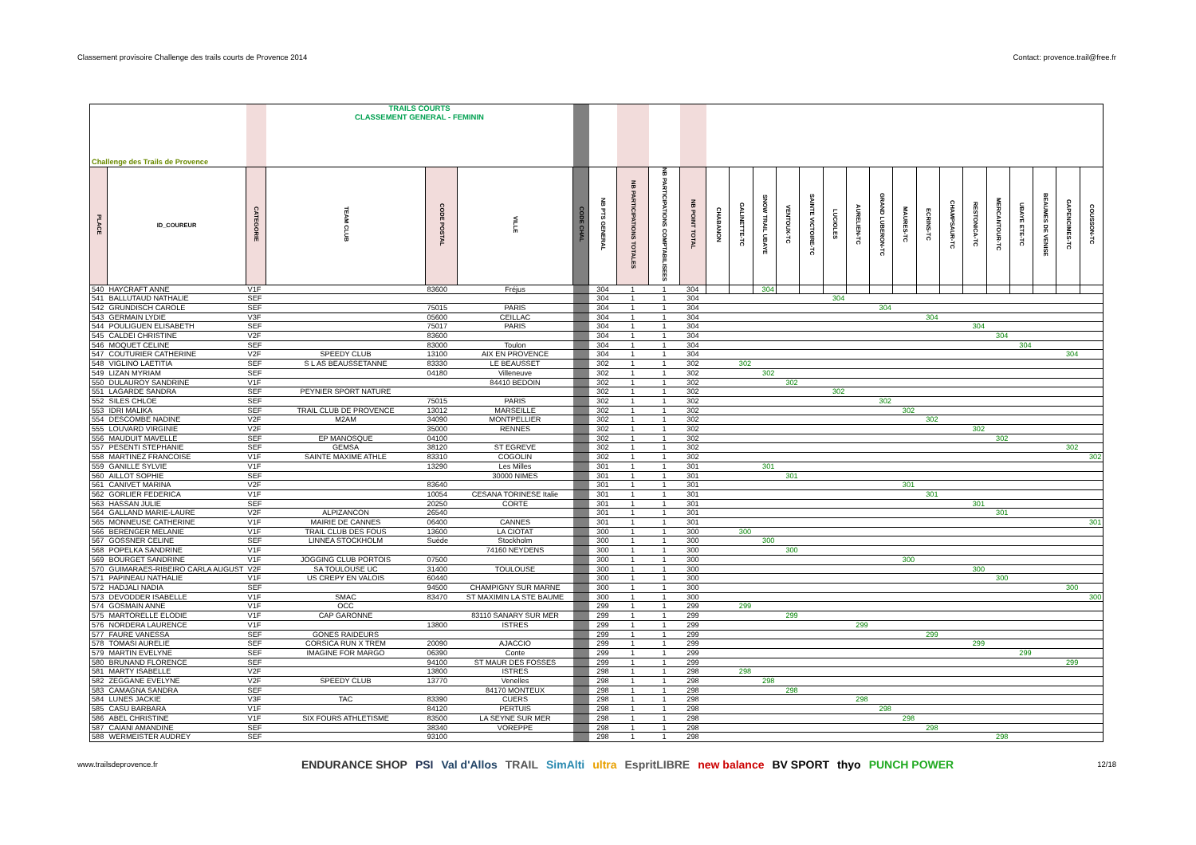Classement provisoire Challenge des trails courts de Provence 2014 Contact: provence.trail@free.fr
| Challenge des Trails de Provence | | | TRAILS COURTS CLASSEMENT GENERAL - FEMININ | | | | | | | | | | | | | | | | | | | | | | | | |
| PLACE | ID_COUREUR | CATEGORIE | TEAM CLUB | CODE POSTAL | VILLE | CODE CHAL | NB PTS GENERAL | NB PARTICIPATIONS TOTALES | NB PARTICIPATIONS COMPTABILISEES | NB POINT TOTAL | CHABANON | GALINETTE-TC | SNOW TRAIL UBAYE | VENTOUX-TC | SAINTE VICTOIRE-TC | LUCIOLES | AURELIEN-TC | GRAND LUBERON-TC | MAURES-TC | ECRINS-TC | CHAMPSAUR-TC | RESTONICA-TC | MERCANTOUR-TC | UBAYE ETE-TC | BEAUMES DE VENISE | GAPENCIMES-TC | COUSSON-TC |
| 540 | HAYCRAFT ANNE | V1F | | 83600 | Fréjus | | 304 | 1 | 1 | 304 | | | 304 | | | | | | | | | | | | | | |
| 541 | BALLUTAUD NATHALIE | SEF | | | | | 304 | 1 | 1 | 304 | | | | | | 304 | | | | | | | | | | | |
| 542 | GRUNDISCH CAROLE | SEF | | 75015 | PARIS | | 304 | 1 | 1 | 304 | | | | | | | | 304 | | | | | | | | | |
| 543 | GERMAIN LYDIE | V3F | | 05600 | CEILLAC | | 304 | 1 | 1 | 304 | | | | | | | | | | 304 | | | | | | | |
| 544 | POULIGUEN ELISABETH | SEF | | 75017 | PARIS | | 304 | 1 | 1 | 304 | | | | | | | | | | | | 304 | | | | | |
| 545 | CALDEI CHRISTINE | V2F | | 83600 | | | 304 | 1 | 1 | 304 | | | | | | | | | | | | | 304 | | | | |
| 546 | MOQUET CELINE | SEF | | 83000 | Toulon | | 304 | 1 | 1 | 304 | | | | | | | | | | | | | | 304 | | | |
| 547 | COUTURIER CATHERINE | V2F | SPEEDY CLUB | 13100 | AIX EN PROVENCE | | 304 | 1 | 1 | 304 | | | | | | | | | | | | | | | | 304 | |
| 548 | VIGLINO LAETITIA | SEF | S L AS BEAUSSETANNE | 83330 | LE BEAUSSET | | 302 | 1 | 1 | 302 | | 302 | | | | | | | | | | | | | | | |
| 549 | LIZAN MYRIAM | SEF | | 04180 | Villeneuve | | 302 | 1 | 1 | 302 | | | 302 | | | | | | | | | | | | | | |
| 550 | DULAUROY SANDRINE | V1F | | | 84410 BEDOIN | | 302 | 1 | 1 | 302 | | | | 302 | | | | | | | | | | | | | |
| 551 | LAGARDE SANDRA | SEF | PEYNIER SPORT NATURE | | | | 302 | 1 | 1 | 302 | | | | | | 302 | | | | | | | | | | | |
| 552 | SILES CHLOE | SEF | | 75015 | PARIS | | 302 | 1 | 1 | 302 | | | | | | | | 302 | | | | | | | | | |
| 553 | IDRI MALIKA | SEF | TRAIL CLUB DE PROVENCE | 13012 | MARSEILLE | | 302 | 1 | 1 | 302 | | | | | | | | | 302 | | | | | | | | |
| 554 | DESCOMBE NADINE | V2F | M2AM | 34090 | MONTPELLIER | | 302 | 1 | 1 | 302 | | | | | | | | | | 302 | | | | | | | |
| 555 | LOUVARD VIRGINIE | V2F | | 35000 | RENNES | | 302 | 1 | 1 | 302 | | | | | | | | | | | | 302 | | | | | |
| 556 | MAUDUIT MAVELLE | SEF | EP MANOSQUE | 04100 | | | 302 | 1 | 1 | 302 | | | | | | | | | | | | | 302 | | | | |
| 557 | PESENTI STEPHANIE | SEF | GEMSA | 38120 | ST EGREVE | | 302 | 1 | 1 | 302 | | | | | | | | | | | | | | | | 302 | |
| 558 | MARTINEZ FRANCOISE | V1F | SAINTE MAXIME ATHLE | 83310 | COGOLIN | | 302 | 1 | 1 | 302 | | | | | | | | | | | | | | | | | 302 |
| 559 | GANILLE SYLVIE | V1F | | 13290 | Les Milles | | 301 | 1 | 1 | 301 | | | 301 | | | | | | | | | | | | | | |
| 560 | AILLOT SOPHIE | SEF | | | 30000 NIMES | | 301 | 1 | 1 | 301 | | | | 301 | | | | | | | | | | | | | |
| 561 | CANIVET MARINA | V2F | | 83640 | | | 301 | 1 | 1 | 301 | | | | | | | | | 301 | | | | | | | | |
| 562 | GORLIER FEDERICA | V1F | | 10054 | CESANA TORINESE Italie | | 301 | 1 | 1 | 301 | | | | | | | | | | 301 | | | | | | | |
| 563 | HASSAN JULIE | SEF | | 20250 | CORTE | | 301 | 1 | 1 | 301 | | | | | | | | | | | | 301 | | | | | |
| 564 | GALLAND MARIE-LAURE | V2F | ALPIZANCON | 26540 | | | 301 | 1 | 1 | 301 | | | | | | | | | | | | | 301 | | | | |
| 565 | MONNEUSE CATHERINE | V1F | MAIRIE DE CANNES | 06400 | CANNES | | 301 | 1 | 1 | 301 | | | | | | | | | | | | | | | | | 301 |
| 566 | BERENGER MELANIE | V1F | TRAIL CLUB DES FOUS | 13600 | LA CIOTAT | | 300 | 1 | 1 | 300 | | 300 | | | | | | | | | | | | | | | |
| 567 | GOSSNER CELINE | SEF | LINNEA STOCKHOLM | Suède | Stockholm | | 300 | 1 | 1 | 300 | | | 300 | | | | | | | | | | | | | | |
| 568 | POPELKA SANDRINE | V1F | | | 74160 NEYDENS | | 300 | 1 | 1 | 300 | | | | 300 | | | | | | | | | | | | | |
| 569 | BOURGET SANDRINE | V1F | JOGGING CLUB PORTOIS | 07500 | | | 300 | 1 | 1 | 300 | | | | | | | | | 300 | | | | | | | | |
| 570 | GUIMARAES-RIBEIRO CARLA AUGUST | V2F | SA TOULOUSE UC | 31400 | TOULOUSE | | 300 | 1 | 1 | 300 | | | | | | | | | | | | 300 | | | | | |
| 571 | PAPINEAU NATHALIE | V1F | US CREPY EN VALOIS | 60440 | | | 300 | 1 | 1 | 300 | | | | | | | | | | | | | 300 | | | | |
| 572 | HADJALI NADIA | SEF | | 94500 | CHAMPIGNY SUR MARNE | | 300 | 1 | 1 | 300 | | | | | | | | | | | | | | | | 300 | |
| 573 | DEVODDER ISABELLE | V1F | SMAC | 83470 | ST MAXIMIN LA STE BAUME | | 300 | 1 | 1 | 300 | | | | | | | | | | | | | | | | | 300 |
| 574 | GOSMAIN ANNE | V1F | OCC | | | | 299 | 1 | 1 | 299 | | 299 | | | | | | | | | | | | | | | |
| 575 | MARTORELLE ELODIE | V1F | CAP GARONNE | | 83110 SANARY SUR MER | | 299 | 1 | 1 | 299 | | | | 299 | | | | | | | | | | | | | |
| 576 | NORDERA LAURENCE | V1F | | 13800 | ISTRES | | 299 | 1 | 1 | 299 | | | | | | | 299 | | | | | | | | | | |
| 577 | FAURE VANESSA | SEF | GONES RAIDEURS | | | | 299 | 1 | 1 | 299 | | | | | | | | | | 299 | | | | | | | |
| 578 | TOMASI AURELIE | SEF | CORSICA RUN X TREM | 20090 | AJACCIO | | 299 | 1 | 1 | 299 | | | | | | | | | | | | 299 | | | | | |
| 579 | MARTIN EVELYNE | SEF | IMAGINE FOR MARGO | 06390 | Conte | | 299 | 1 | 1 | 299 | | | | | | | | | | | | | | 299 | | | |
| 580 | BRUNAND FLORENCE | SEF | | 94100 | ST MAUR DES FOSSES | | 299 | 1 | 1 | 299 | | | | | | | | | | | | | | | | 299 | |
| 581 | MARTY ISABELLE | V2F | | 13800 | ISTRES | | 298 | 1 | 1 | 298 | | 298 | | | | | | | | | | | | | | | |
| 582 | ZEGGANE EVELYNE | V2F | SPEEDY CLUB | 13770 | Venelles | | 298 | 1 | 1 | 298 | | | 298 | | | | | | | | | | | | | | |
| 583 | CAMAGNA SANDRA | SEF | | | 84170 MONTEUX | | 298 | 1 | 1 | 298 | | | | 298 | | | | | | | | | | | | | |
| 584 | LUNES JACKIE | V3F | TAC | 83390 | CUERS | | 298 | 1 | 1 | 298 | | | | | | | 298 | | | | | | | | | | |
| 585 | CASU BARBARA | V1F | | 84120 | PERTUIS | | 298 | 1 | 1 | 298 | | | | | | | | 298 | | | | | | | | | |
| 586 | ABEL CHRISTINE | V1F | SIX FOURS ATHLETISME | 83500 | LA SEYNE SUR MER | | 298 | 1 | 1 | 298 | | | | | | | | | 298 | | | | | | | | |
| 587 | CAIANI AMANDINE | SEF | | 38340 | VOREPPE | | 298 | 1 | 1 | 298 | | | | | | | | | | 298 | | | | | | | |
| 588 | WERMEISTER AUDREY | SEF | | 93100 | | | 298 | 1 | 1 | 298 | | | | | | | | | | | | | 298 | | | | |
www.trailsdeprovence.fr
ENDURANCE SHOP PSI Val d'Allos TRAIL SimAlti ultra EspritLIBRE new balance BV SPORT thyo PUNCH POWER
12/18